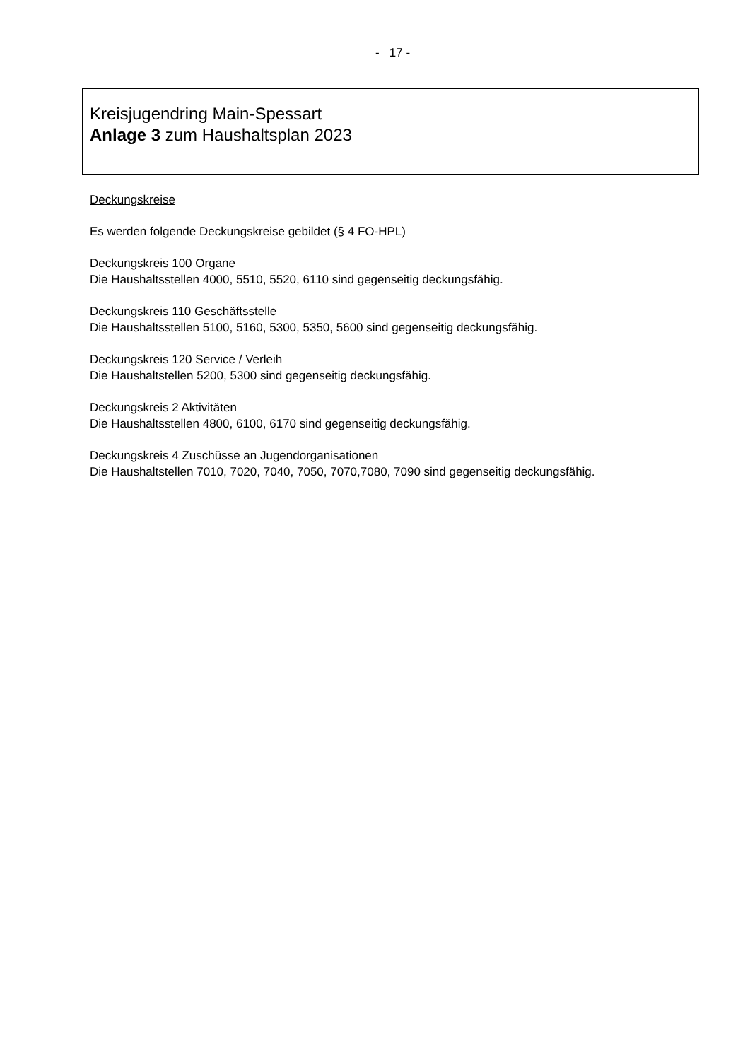- 17 -
Kreisjugendring Main-Spessart
Anlage 3 zum Haushaltsplan 2023
Deckungskreise
Es werden folgende Deckungskreise gebildet (§ 4 FO-HPL)
Deckungskreis 100 Organe
Die Haushaltsstellen 4000, 5510, 5520, 6110 sind gegenseitig deckungsfähig.
Deckungskreis 110 Geschäftsstelle
Die Haushaltsstellen 5100, 5160, 5300, 5350, 5600 sind gegenseitig deckungsfähig.
Deckungskreis 120 Service / Verleih
Die Haushaltstellen 5200, 5300 sind gegenseitig deckungsfähig.
Deckungskreis 2 Aktivitäten
Die Haushaltsstellen 4800, 6100, 6170 sind gegenseitig deckungsfähig.
Deckungskreis 4 Zuschüsse an Jugendorganisationen
Die Haushaltstellen 7010, 7020, 7040, 7050, 7070,7080, 7090 sind gegenseitig deckungsfähig.